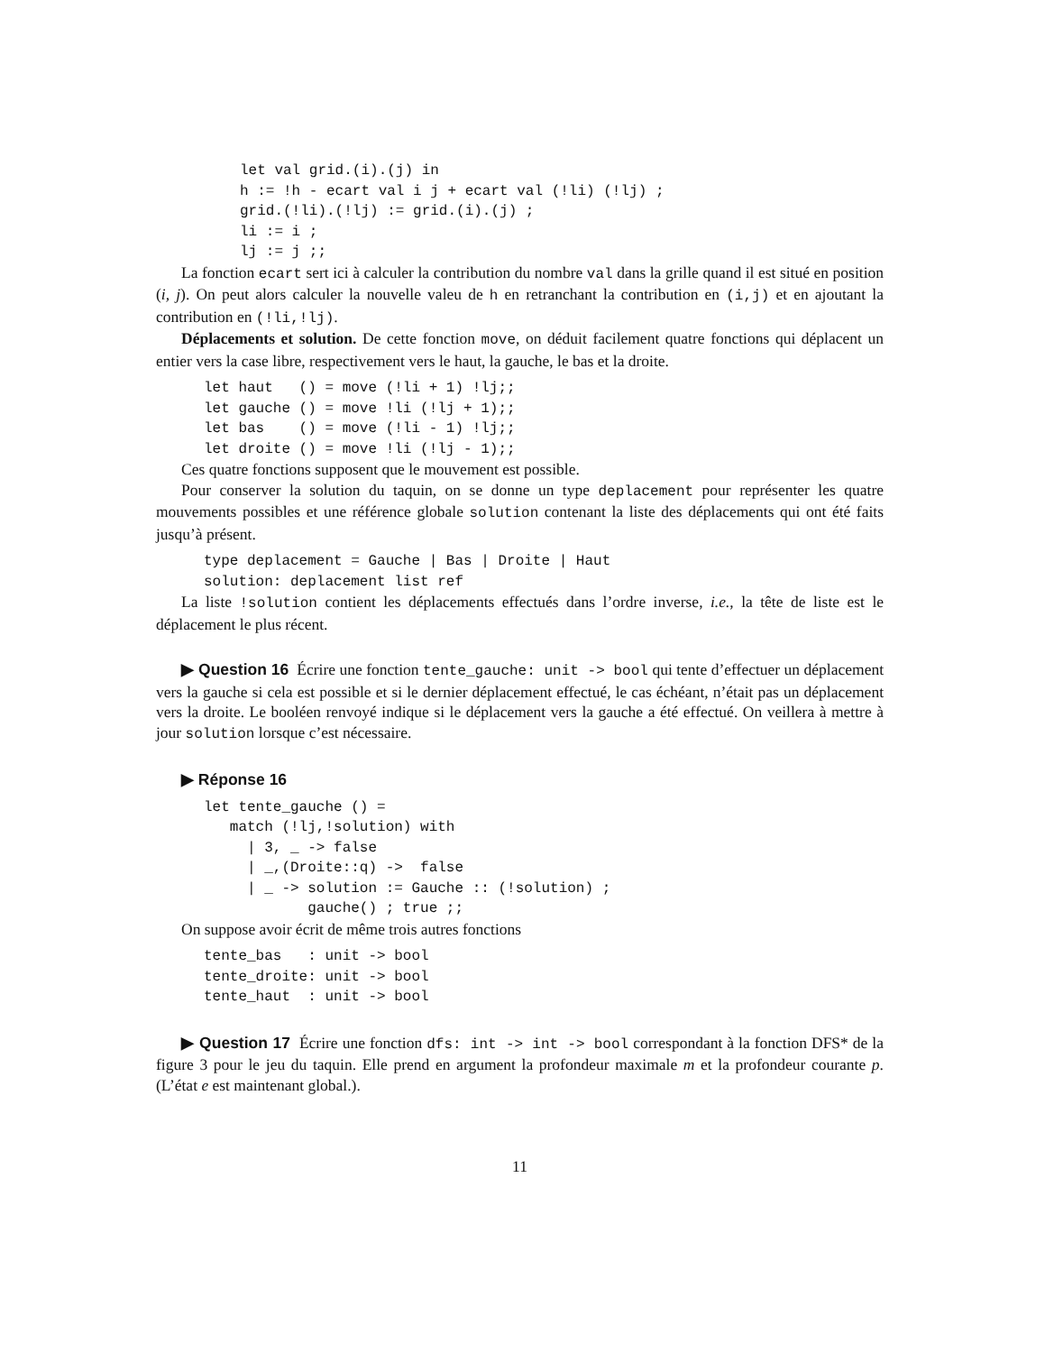let val grid.(i).(j) in
h := !h - ecart val i j + ecart val (!li) (!lj) ;
grid.(!li).(!lj) := grid.(i).(j) ;
li := i ;
lj := j ;;
La fonction ecart sert ici à calculer la contribution du nombre val dans la grille quand il est situé en position (i, j). On peut alors calculer la nouvelle valeu de h en retranchant la contribution en (i,j) et en ajoutant la contribution en (!li,!lj).
Déplacements et solution. De cette fonction move, on déduit facilement quatre fonctions qui déplacent un entier vers la case libre, respectivement vers le haut, la gauche, le bas et la droite.
let haut   () = move (!li + 1) !lj;;
let gauche () = move !li (!lj + 1);;
let bas    () = move (!li - 1) !lj;;
let droite () = move !li (!lj - 1);;
Ces quatre fonctions supposent que le mouvement est possible.
Pour conserver la solution du taquin, on se donne un type deplacement pour représenter les quatre mouvements possibles et une référence globale solution contenant la liste des déplacements qui ont été faits jusqu’à présent.
type deplacement = Gauche | Bas | Droite | Haut
solution: deplacement list ref
La liste !solution contient les déplacements effectués dans l’ordre inverse, i.e., la tête de liste est le déplacement le plus récent.
▶ Question 16 Écrire une fonction tente_gauche: unit -> bool qui tente d’effectuer un déplacement vers la gauche si cela est possible et si le dernier déplacement effectué, le cas échéant, n’était pas un déplacement vers la droite. Le booléen renvoyé indique si le déplacement vers la gauche a été effectué. On veillera à mettre à jour solution lorsque c’est nécessaire.
▶ Réponse 16
let tente_gauche () =
   match (!lj,!solution) with
     | 3, _ -> false
     | _,(Droite::q) ->  false
     | _ -> solution := Gauche :: (!solution) ;
            gauche() ; true ;;
On suppose avoir écrit de même trois autres fonctions
tente_bas   : unit -> bool
tente_droite: unit -> bool
tente_haut  : unit -> bool
▶ Question 17 Écrire une fonction dfs: int -> int -> bool correspondant à la fonction DFS* de la figure 3 pour le jeu du taquin. Elle prend en argument la profondeur maximale m et la profondeur courante p. (L’état e est maintenant global.).
11